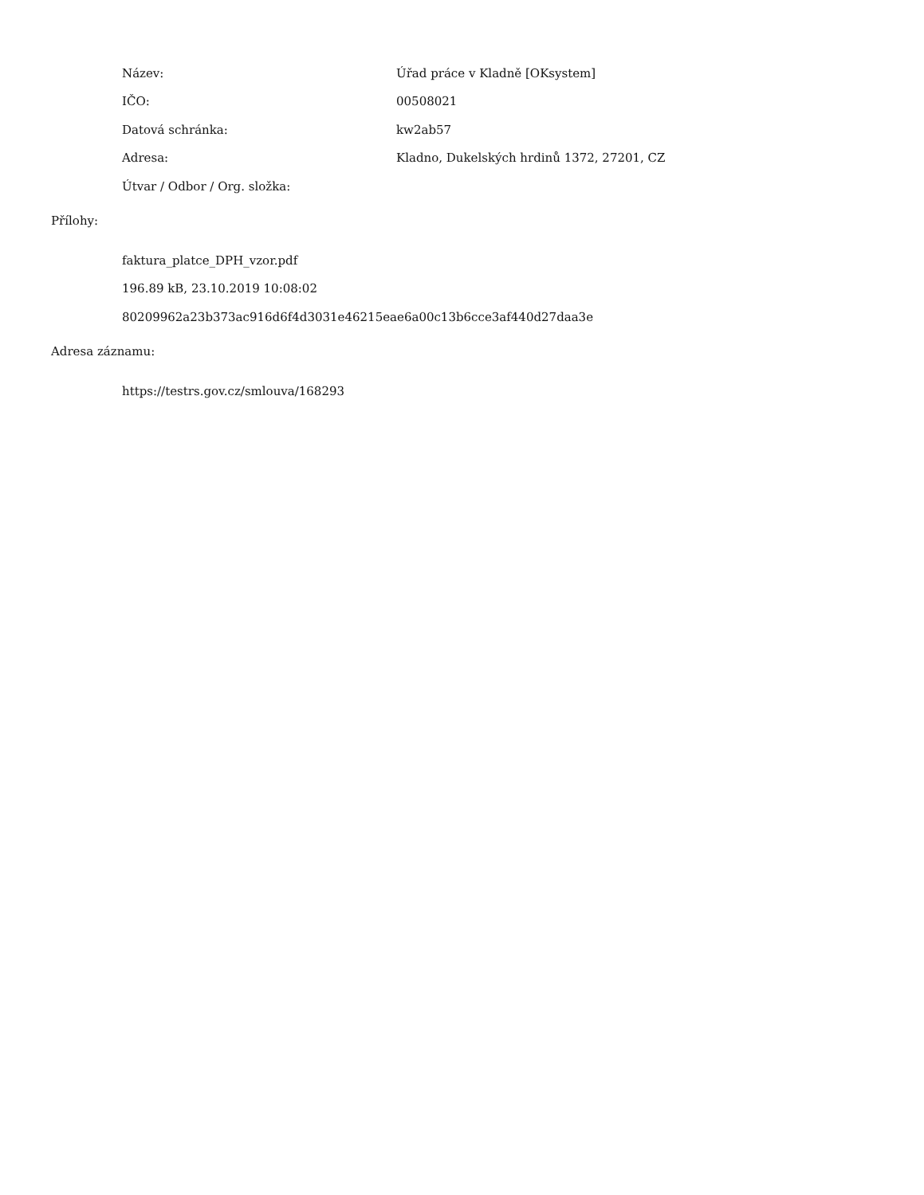| Název: | Úřad práce v Kladně [OKsystem] |
| IČO: | 00508021 |
| Datová schránka: | kw2ab57 |
| Adresa: | Kladno, Dukelských hrdinů 1372, 27201, CZ |
| Útvar / Odbor / Org. složka: | |
Přílohy:
faktura_platce_DPH_vzor.pdf
196.89 kB, 23.10.2019 10:08:02
80209962a23b373ac916d6f4d3031e46215eae6a00c13b6cce3af440d27daa3e
Adresa záznamu:
https://testrs.gov.cz/smlouva/168293